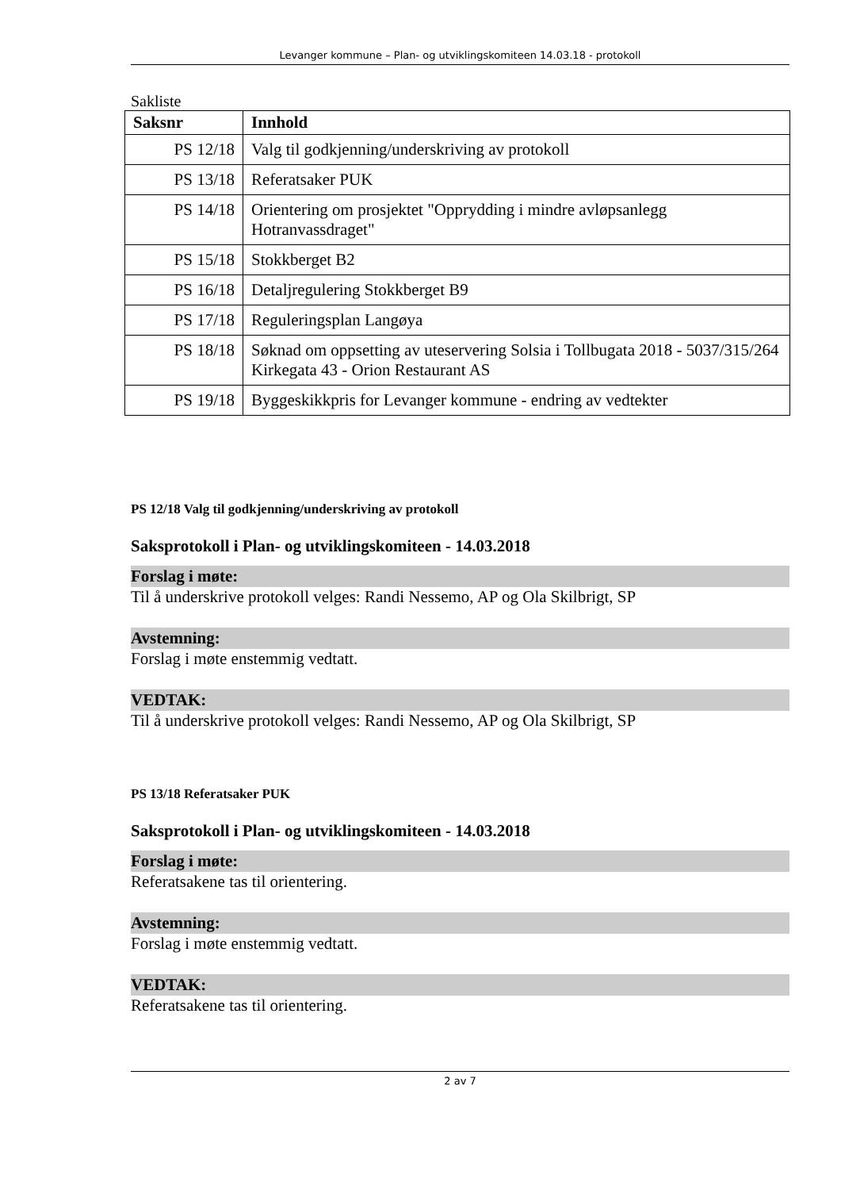Levanger kommune – Plan- og utviklingskomiteen 14.03.18 - protokoll
Sakliste
| Saksnr | Innhold |
| --- | --- |
| PS 12/18 | Valg til godkjenning/underskriving av protokoll |
| PS 13/18 | Referatsaker PUK |
| PS 14/18 | Orientering om prosjektet "Opprydding i mindre avløpsanlegg Hotranvassdraget" |
| PS 15/18 | Stokkberget B2 |
| PS 16/18 | Detaljregulering Stokkberget B9 |
| PS 17/18 | Reguleringsplan Langøya |
| PS 18/18 | Søknad om oppsetting av uteservering Solsia i Tollbugata 2018 - 5037/315/264 Kirkegata 43 - Orion Restaurant AS |
| PS 19/18 | Byggeskikkpris for Levanger kommune - endring av vedtekter |
PS 12/18 Valg til godkjenning/underskriving av protokoll
Saksprotokoll i Plan- og utviklingskomiteen - 14.03.2018
Forslag i møte:
Til å underskrive protokoll velges: Randi Nessemo, AP og Ola Skilbrigt, SP
Avstemning:
Forslag i møte enstemmig vedtatt.
VEDTAK:
Til å underskrive protokoll velges: Randi Nessemo, AP og Ola Skilbrigt, SP
PS 13/18 Referatsaker PUK
Saksprotokoll i Plan- og utviklingskomiteen - 14.03.2018
Forslag i møte:
Referatsakene tas til orientering.
Avstemning:
Forslag i møte enstemmig vedtatt.
VEDTAK:
Referatsakene tas til orientering.
2 av 7